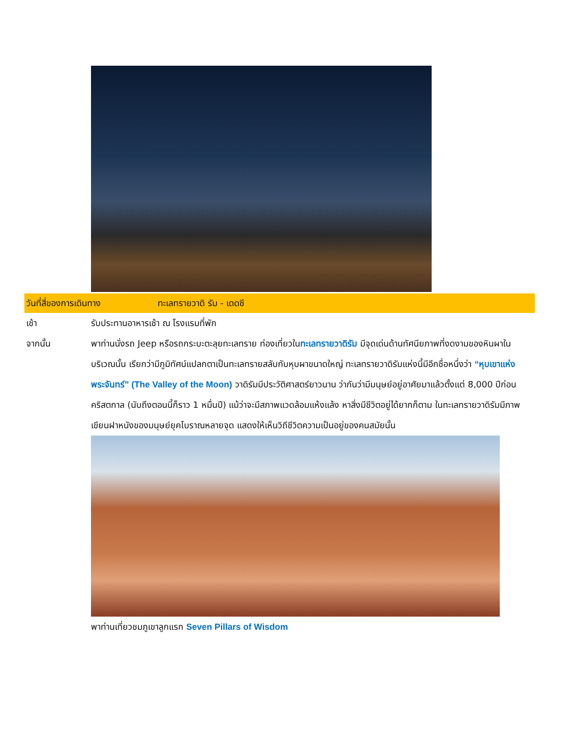วันที่สี่ของการเดินทาง ทะเลทรายวาดิ รัม - เดดซี
เช้า รับประทานอาหารเช้า ณ โรงแรมที่พัก
จากนั้น พาท่านนั่งรถ Jeep หรือรถกระบะตะลุยทะเลทราย ท่องเที่ยวในทะเลทรายวาดิรัม มีจุดเด่นด้านทัศนียภาพที่งดงามของหินผาในบริเวณนั้น เรียกว่ามีภูมิทัศน์แปลกตาเป็นทะเลทรายสลับกับหุบผาขนาดใหญ่ ทะเลทรายวาดิรัมแห่งนี้มีอีกชื่อหนึ่งว่า “หุบเขาแห่งพระจันทร์” (The Valley of the Moon) วาดิรัมมีประวัติศาสตร์ยาวนาน ว่ากันว่ามีมนุษย์อยู่อาศัยมาแล้วตั้งแต่ 8,000 ปีก่อนคริสตกาล (นับถึงตอนนี้ก็ราว 1 หมื่นปี) แม้ว่าจะมีสภาพแวดล้อมแห้งแล้ง หาสิ่งมีชีวิตอยู่ได้ยากก็ตาม ในทะเลทรายวาดิรัมมีภาพเขียนฝาหนังของมนุษย์ยุคโบราณหลายจุด แสดงให้เห็นวิถีชีวิตความเป็นอยู่ของคนสมัยนั้น
พาท่านเที่ยวชมภูเขาลูกแรก Seven Pillars of Wisdom